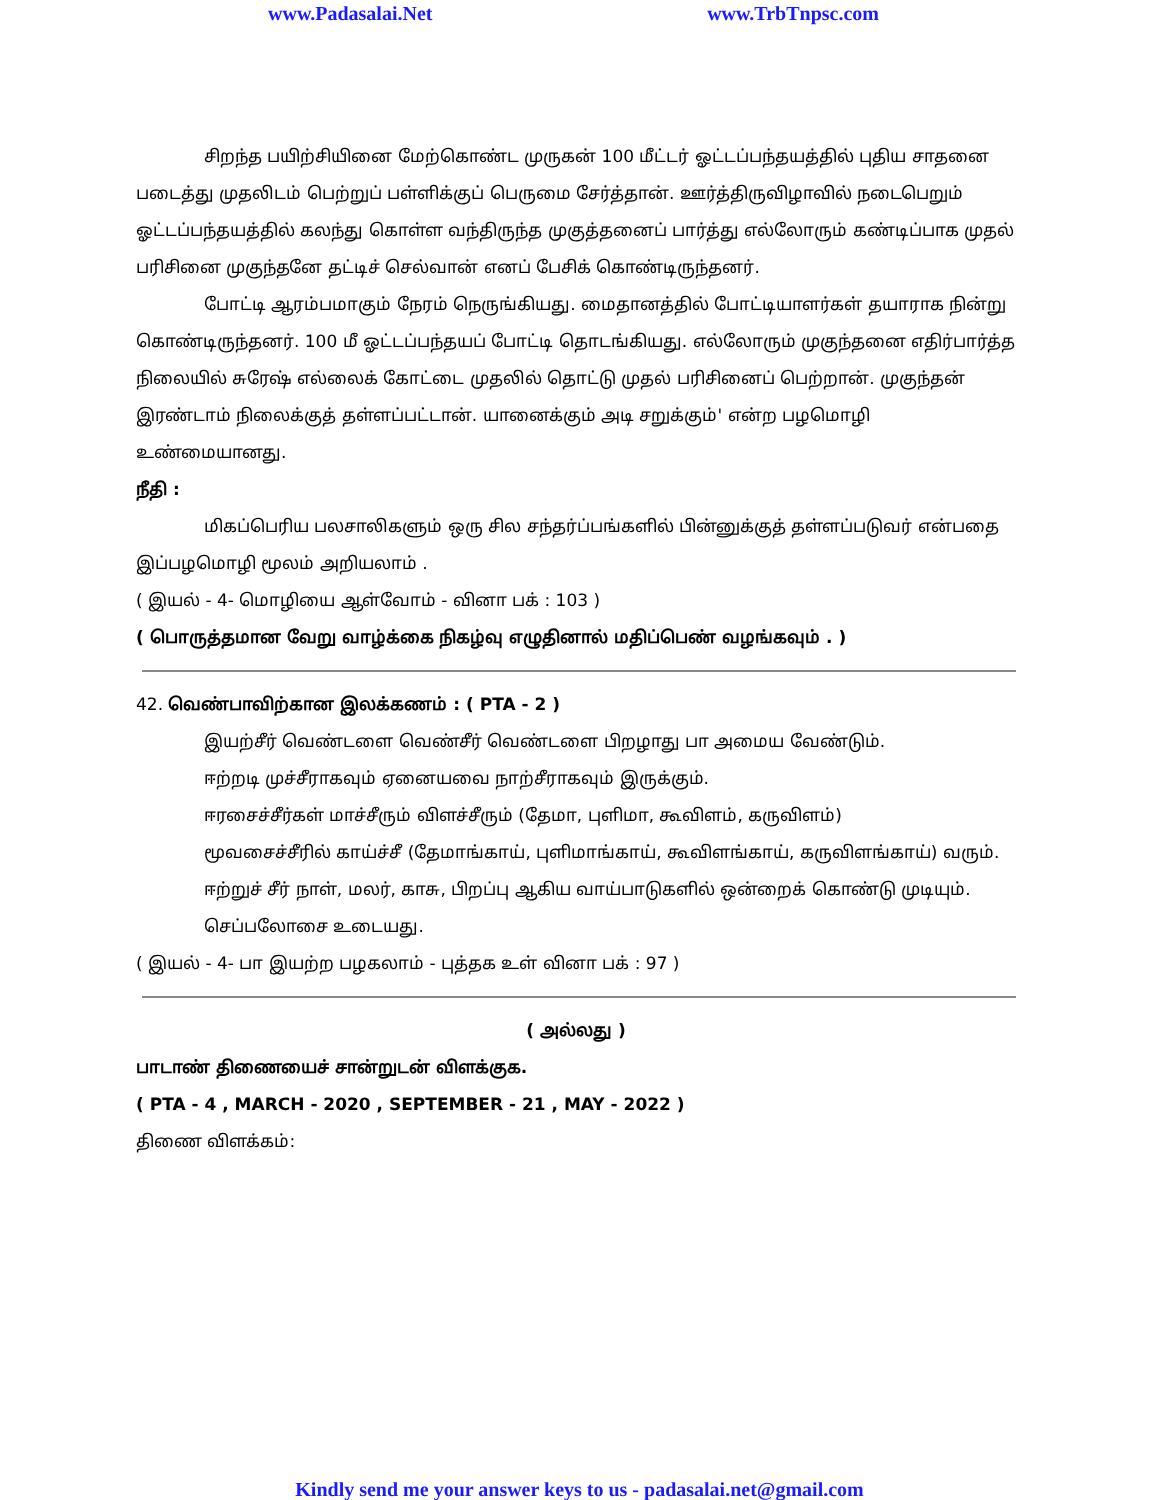www.Padasalai.Net www.TrbTnpsc.com
சிறந்த பயிற்சியினை மேற்கொண்ட முருகன் 100 மீட்டர் ஓட்டப்பந்தயத்தில் புதிய சாதனை படைத்து முதலிடம் பெற்றுப் பள்ளிக்குப் பெருமை சேர்த்தான். ஊர்த்திருவிழாவில் நடைபெறும் ஓட்டப்பந்தயத்தில் கலந்து கொள்ள வந்திருந்த முகுத்தனைப் பார்த்து எல்லோரும் கண்டிப்பாக முதல் பரிசினை முகுந்தனே தட்டிச் செல்வான் எனப் பேசிக் கொண்டிருந்தனர்.
போட்டி ஆரம்பமாகும் நேரம் நெருங்கியது. மைதானத்தில் போட்டியாளர்கள் தயாராக நின்று கொண்டிருந்தனர். 100 மீ ஓட்டப்பந்தயப் போட்டி தொடங்கியது. எல்லோரும் முகுந்தனை எதிர்பார்த்த நிலையில் சுரேஷ் எல்லைக் கோட்டை முதலில் தொட்டு முதல் பரிசினைப் பெற்றான். முகுந்தன் இரண்டாம் நிலைக்குத் தள்ளப்பட்டான். யானைக்கும் அடி சறுக்கும்' என்ற பழமொழி உண்மையானது.
நீதி :
மிகப்பெரிய பலசாலிகளும் ஒரு சில சந்தர்ப்பங்களில் பின்னுக்குத் தள்ளப்படுவர் என்பதை இப்பழமொழி மூலம் அறியலாம் .
( இயல் - 4- மொழியை ஆள்வோம் - வினா பக் : 103 )
( பொருத்தமான வேறு வாழ்க்கை நிகழ்வு எழுதினால் மதிப்பெண் வழங்கவும் . )
42. வெண்பாவிற்கான இலக்கணம் : ( PTA - 2 )
இயற்சீர் வெண்டளை வெண்சீர் வெண்டளை பிறழாது பா அமைய வேண்டும்.
ஈற்றடி முச்சீராகவும் ஏனையவை நாற்சீராகவும் இருக்கும்.
ஈரசைச்சீர்கள் மாச்சீரும் விளச்சீரும் (தேமா, புளிமா, கூவிளம், கருவிளம்)
மூவசைச்சீரில் காய்ச்சீ (தேமாங்காய், புளிமாங்காய், கூவிளங்காய், கருவிளங்காய்) வரும்.
ஈற்றுச் சீர் நாள், மலர், காசு, பிறப்பு ஆகிய வாய்பாடுகளில் ஒன்றைக் கொண்டு முடியும்.
செப்பலோசை உடையது.
( இயல் - 4- பா இயற்ற பழகலாம் - புத்தக உள் வினா பக் : 97 )
( அல்லது )
பாடாண் திணையைச் சான்றுடன் விளக்குக.
( PTA - 4 , MARCH - 2020 , SEPTEMBER - 21 , MAY - 2022 )
திணை விளக்கம்:
Kindly send me your answer keys to us - padasalai.net@gmail.com